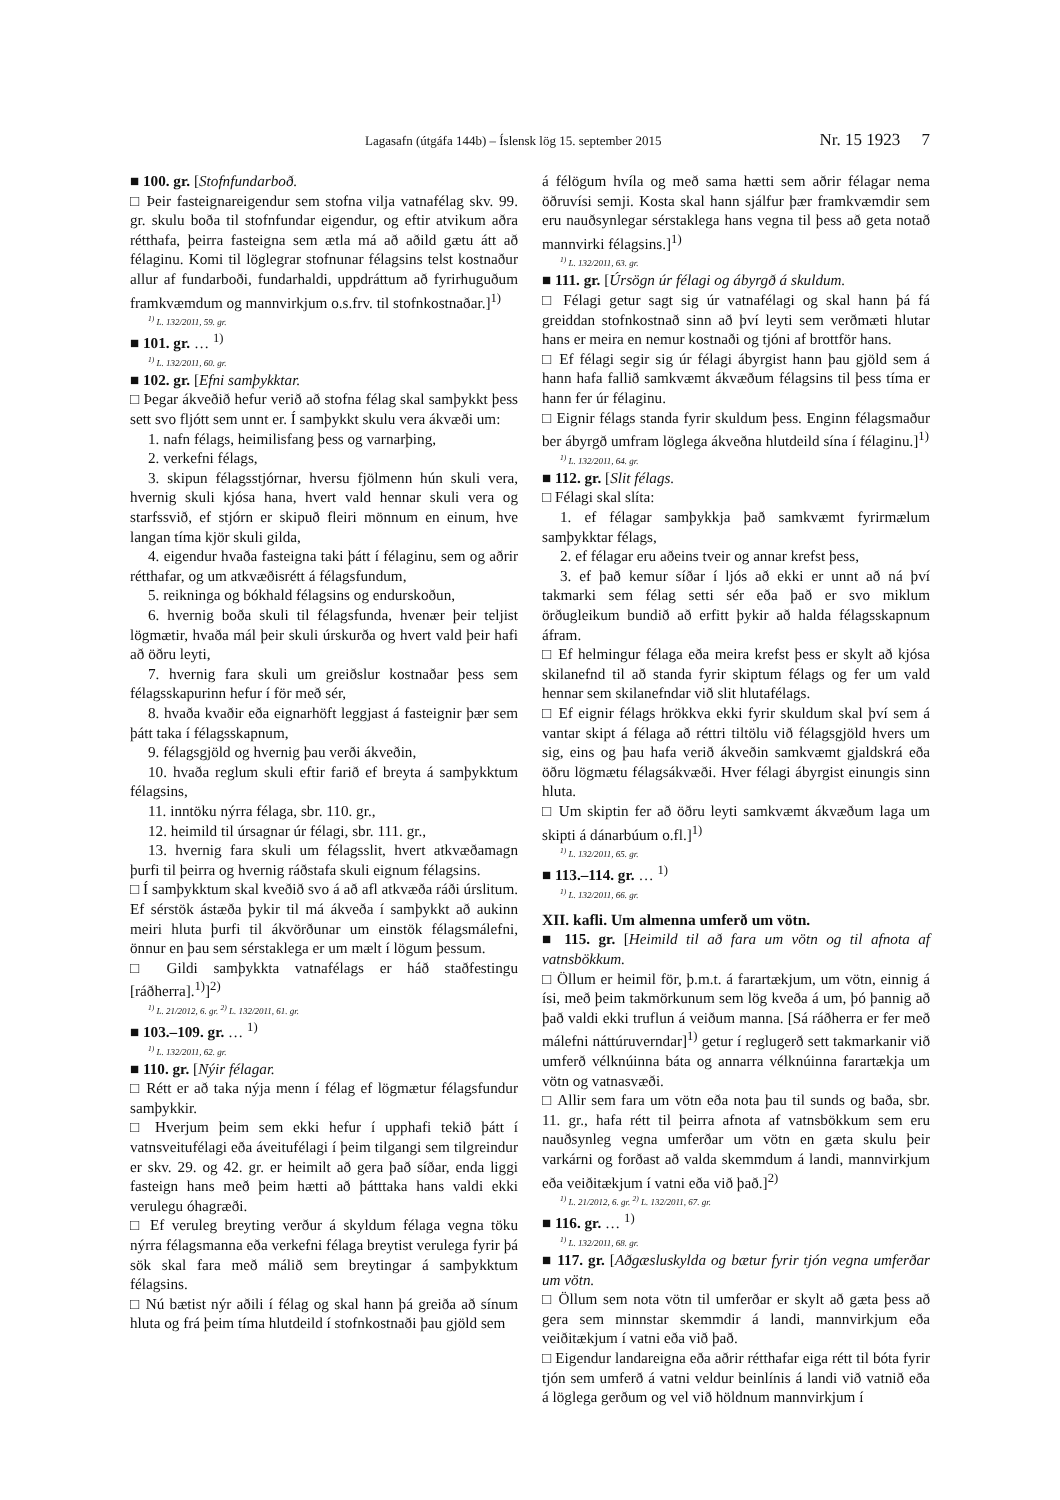Lagasafn (útgáfa 144b) – Íslensk lög 15. september 2015 Nr. 15 1923 7
■ 100. gr. [Stofnfundarboð.
□ Þeir fasteignareigendur sem stofna vilja vatnafélag skv. 99. gr. skulu boða til stofnfundar eigendur, og eftir atvikum aðra rétthafa, þeirra fasteigna sem ætla má að aðild gætu átt að félaginu. Komi til löglegrar stofnunar félagsins telst kostnaður allur af fundarboði, fundarhaldi, uppdráttum að fyrirhuguðum framkvæmdum og mannvirkjum o.s.frv. til stofnkostnaðar.]<sup>1)</sup>
<sup>1)</sup> L. 132/2011, 59. gr.
■ 101. gr. … <sup>1)</sup>
<sup>1)</sup> L. 132/2011, 60. gr.
■ 102. gr. [Efni samþykktar.
□ Þegar ákveðið hefur verið að stofna félag skal samþykkt þess sett svo fljótt sem unnt er. Í samþykkt skulu vera ákvæði um:
1. nafn félags, heimilisfang þess og varnarþing,
2. verkefni félags,
3. skipun félagsstjórnar, hversu fjölmenn hún skuli vera, hvernig skuli kjósa hana, hvert vald hennar skuli vera og starfssvið, ef stjórn er skipuð fleiri mönnum en einum, hve langan tíma kjör skuli gilda,
4. eigendur hvaða fasteigna taki þátt í félaginu, sem og aðrir rétthafar, og um atkvæðisrétt á félagsfundum,
5. reikninga og bókhald félagsins og endurskoðun,
6. hvernig boða skuli til félagsfunda, hvenær þeir teljist lögmætir, hvaða mál þeir skuli úrskurða og hvert vald þeir hafi að öðru leyti,
7. hvernig fara skuli um greiðslur kostnaðar þess sem félagsskapurinn hefur í för með sér,
8. hvaða kvaðir eða eignarhöft leggjast á fasteignir þær sem þátt taka í félagsskapnum,
9. félagsgjöld og hvernig þau verði ákveðin,
10. hvaða reglum skuli eftir farið ef breyta á samþykktum félagsins,
11. inntöku nýrra félaga, sbr. 110. gr.,
12. heimild til úrsagnar úr félagi, sbr. 111. gr.,
13. hvernig fara skuli um félagsslit, hvert atkvæðamagn þurfi til þeirra og hvernig ráðstafa skuli eignum félagsins.
□ Í samþykktum skal kveðið svo á að afl atkvæða ráði úrslitum. Ef sérstök ástæða þykir til má ákveða í samþykkt að aukinn meiri hluta þurfi til ákvörðunar um einstök félagsmálefni, önnur en þau sem sérstaklega er um mælt í lögum þessum.
□ Gildi samþykkta vatnafélags er háð staðfestingu [ráðherra].<sup>1)</sup>]<sup>2)</sup>
<sup>1)</sup> L. 21/2012, 6. gr. <sup>2)</sup> L. 132/2011, 61. gr.
■ 103.–109. gr. … <sup>1)</sup>
<sup>1)</sup> L. 132/2011, 62. gr.
■ 110. gr. [Nýir félagar.
□ Rétt er að taka nýja menn í félag ef lögmætur félagsfundur samþykkir.
□ Hverjum þeim sem ekki hefur í upphafi tekið þátt í vatnsveitufélagi eða áveitufélagi í þeim tilgangi sem tilgreindur er skv. 29. og 42. gr. er heimilt að gera það síðar, enda liggi fasteign hans með þeim hætti að þátttaka hans valdi ekki verulegu óhagræði.
□ Ef veruleg breyting verður á skyldum félaga vegna töku nýrra félagsmanna eða verkefni félaga breytist verulega fyrir þá sök skal fara með málið sem breytingar á samþykktum félagsins.
□ Nú bætist nýr aðili í félag og skal hann þá greiða að sínum hluta og frá þeim tíma hlutdeild í stofnkostnaði þau gjöld sem
á félögum hvíla og með sama hætti sem aðrir félagar nema öðruvísi semji. Kosta skal hann sjálfur þær framkvæmdir sem eru nauðsynlegar sérstaklega hans vegna til þess að geta notað mannvirki félagsins.]<sup>1)</sup>
<sup>1)</sup> L. 132/2011, 63. gr.
■ 111. gr. [Úrsögn úr félagi og ábyrgð á skuldum.
□ Félagi getur sagt sig úr vatnafélagi og skal hann þá fá greiddan stofnkostnað sinn að því leyti sem verðmæti hlutar hans er meira en nemur kostnaði og tjóni af brottför hans.
□ Ef félagi segir sig úr félagi ábyrgist hann þau gjöld sem á hann hafa fallið samkvæmt ákvæðum félagsins til þess tíma er hann fer úr félaginu.
□ Eignir félags standa fyrir skuldum þess. Enginn félagsmaður ber ábyrgð umfram löglega ákveðna hlutdeild sína í félaginu.]<sup>1)</sup>
<sup>1)</sup> L. 132/2011, 64. gr.
■ 112. gr. [Slit félags.
□ Félagi skal slíta:
1. ef félagar samþykkja það samkvæmt fyrirmælum samþykktar félags,
2. ef félagar eru aðeins tveir og annar krefst þess,
3. ef það kemur síðar í ljós að ekki er unnt að ná því takmarki sem félag setti sér eða það er svo miklum örðugleikum bundið að erfitt þykir að halda félagsskapnum áfram.
□ Ef helmingur félaga eða meira krefst þess er skylt að kjósa skilanefnd til að standa fyrir skiptum félags og fer um vald hennar sem skilanefndar við slit hlutafélags.
□ Ef eignir félags hrökkva ekki fyrir skuldum skal því sem á vantar skipt á félaga að réttri tiltölu við félagsgjöld hvers um sig, eins og þau hafa verið ákveðin samkvæmt gjaldskrá eða öðru lögmætu félagsákvæði. Hver félagi ábyrgist einungis sinn hluta.
□ Um skiptin fer að öðru leyti samkvæmt ákvæðum laga um skipti á dánarbúum o.fl.]<sup>1)</sup>
<sup>1)</sup> L. 132/2011, 65. gr.
■ 113.–114. gr. … <sup>1)</sup>
<sup>1)</sup> L. 132/2011, 66. gr.
XII. kafli. Um almenna umferð um vötn.
■ 115. gr. [Heimild til að fara um vötn og til afnota af vatnsbökkum.
□ Öllum er heimil för, þ.m.t. á farartækjum, um vötn, einnig á ísi, með þeim takmörkunum sem lög kveða á um, þó þannig að það valdi ekki truflun á veiðum manna. [Sá ráðherra er fer með málefni náttúruverndar]<sup>1)</sup> getur í reglugerð sett takmarkanir við umferð vélknúinna báta og annarra vélknúinna farartækja um vötn og vatnasvæði.
□ Allir sem fara um vötn eða nota þau til sunds og baða, sbr. 11. gr., hafa rétt til þeirra afnota af vatnsbökkum sem eru nauðsynleg vegna umferðar um vötn en gæta skulu þeir varkárni og forðast að valda skemmdum á landi, mannvirkjum eða veiðitækjum í vatni eða við það.]<sup>2)</sup>
<sup>1)</sup> L. 21/2012, 6. gr. <sup>2)</sup> L. 132/2011, 67. gr.
■ 116. gr. … <sup>1)</sup>
<sup>1)</sup> L. 132/2011, 68. gr.
■ 117. gr. [Aðgæsluskylda og bætur fyrir tjón vegna umferðar um vötn.
□ Öllum sem nota vötn til umferðar er skylt að gæta þess að gera sem minnstar skemmdir á landi, mannvirkjum eða veiðitækjum í vatni eða við það.
□ Eigendur landareigna eða aðrir rétthafar eiga rétt til bóta fyrir tjón sem umferð á vatni veldur beinlínis á landi við vatnið eða á löglega gerðum og vel við höldnum mannvirkjum í